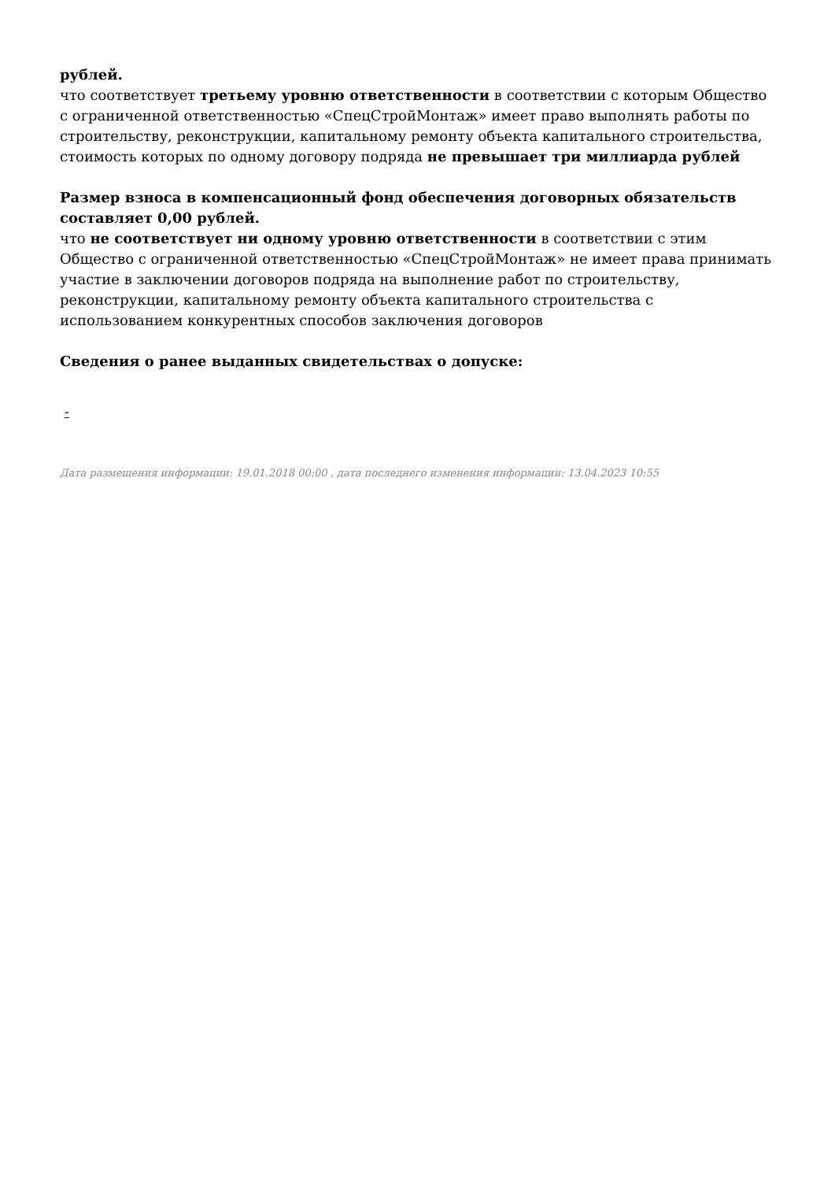рублей.
что соответствует третьему уровню ответственности в соответствии с которым Общество с ограниченной ответственностью «СпецСтройМонтаж» имеет право выполнять работы по строительству, реконструкции, капитальному ремонту объекта капитального строительства, стоимость которых по одному договору подряда не превышает три миллиарда рублей
Размер взноса в компенсационный фонд обеспечения договорных обязательств составляет 0,00 рублей.
что не соответствует ни одному уровню ответственности в соответствии с этим Общество с ограниченной ответственностью «СпецСтройМонтаж» не имеет права принимать участие в заключении договоров подряда на выполнение работ по строительству, реконструкции, капитальному ремонту объекта капитального строительства с использованием конкурентных способов заключения договоров
Сведения о ранее выданных свидетельствах о допуске:
-
Дата размещения информации: 19.01.2018 00:00 , дата последнего изменения информации: 13.04.2023 10:55